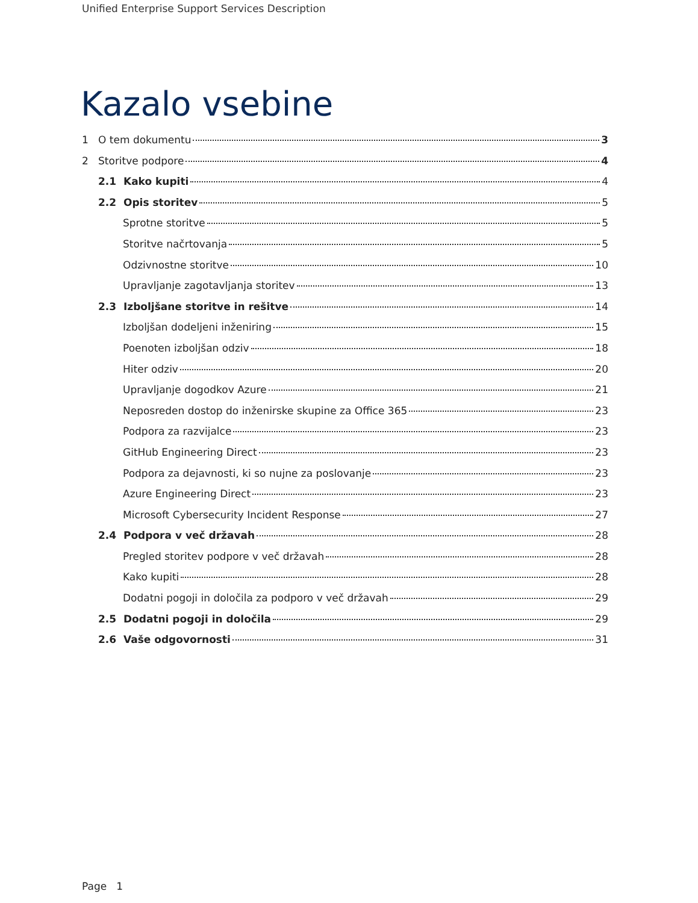Unified Enterprise Support Services Description
Kazalo vsebine
1 O tem dokumentu 3
2 Storitve podpore 4
2.1 Kako kupiti 4
2.2 Opis storitev 5
Sprotne storitve 5
Storitve načrtovanja 5
Odzivnostne storitve 10
Upravljanje zagotavljanja storitev 13
2.3 Izboljšane storitve in rešitve 14
Izboljšan dodeljeni inženiring 15
Poenoten izboljšan odziv 18
Hiter odziv 20
Upravljanje dogodkov Azure 21
Neposreden dostop do inženirske skupine za Office 365 23
Podpora za razvijalce 23
GitHub Engineering Direct 23
Podpora za dejavnosti, ki so nujne za poslovanje 23
Azure Engineering Direct 23
Microsoft Cybersecurity Incident Response 27
2.4 Podpora v več državah 28
Pregled storitev podpore v več državah 28
Kako kupiti 28
Dodatni pogoji in določila za podporo v več državah 29
2.5 Dodatni pogoji in določila 29
2.6 Vaše odgovornosti 31
Page 1